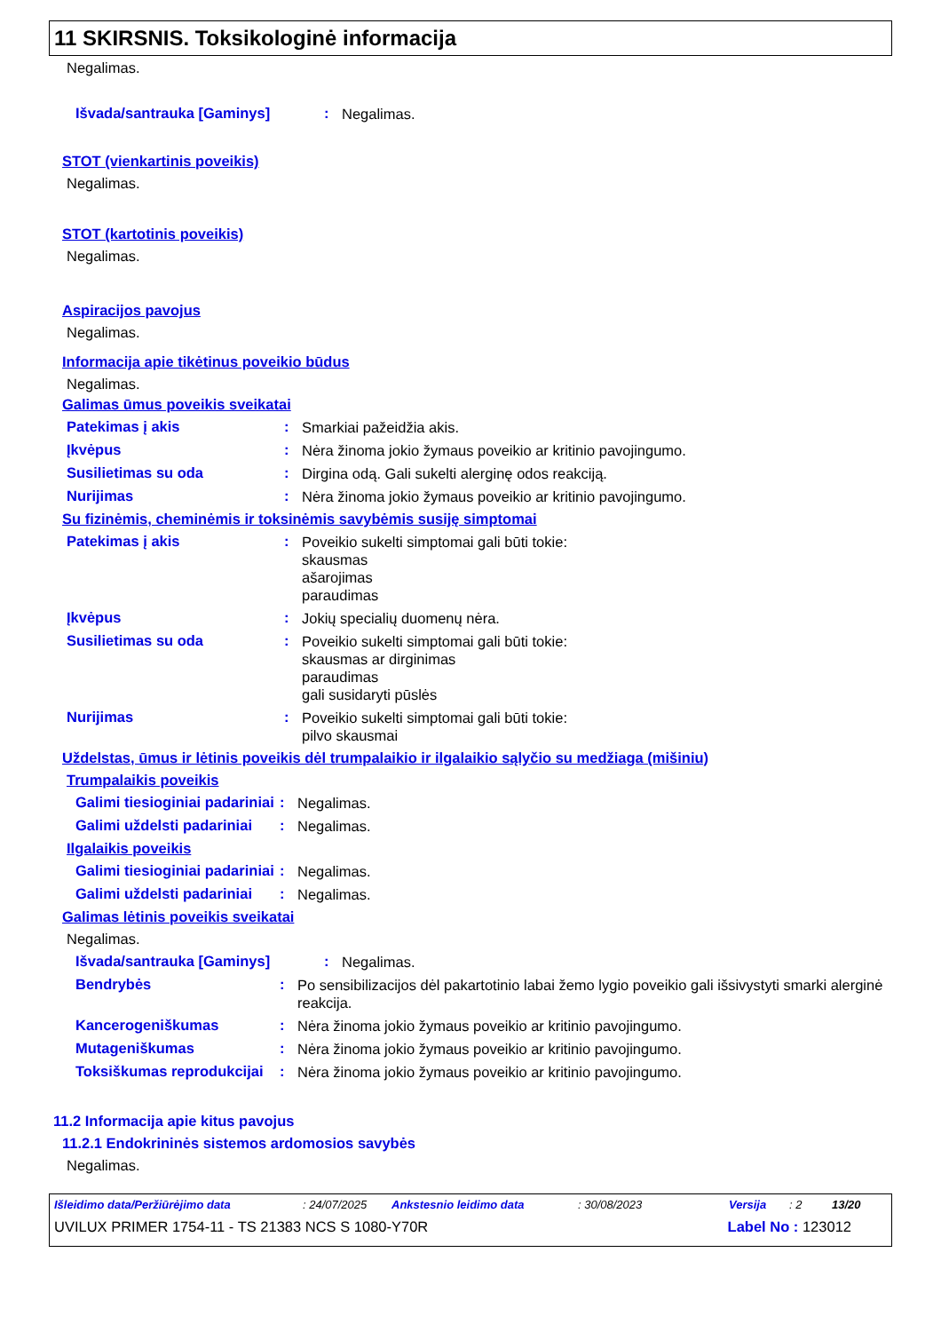11 SKIRSNIS. Toksikologinė informacija
Negalimas.
Išvada/santrauka [Gaminys]: Negalimas.
STOT (vienkartinis poveikis)
Negalimas.
STOT (kartotinis poveikis)
Negalimas.
Aspiracijos pavojus
Negalimas.
Informacija apie tikėtinus poveikio būdus
Negalimas.
Galimas ūmus poveikis sveikatai
Patekimas į akis: Smarkiai pažeidžia akis.
Įkvėpus: Nėra žinoma jokio žymaus poveikio ar kritinio pavojingumo.
Susilietimas su oda: Dirgina odą. Gali sukelti alerginę odos reakciją.
Nurijimas: Nėra žinoma jokio žymaus poveikio ar kritinio pavojingumo.
Su fizinėmis, cheminėmis ir toksinėmis savybėmis susiję simptomai
Patekimas į akis: Poveikio sukelti simptomai gali būti tokie:
skausmas
ašarojimas
paraudimas
Įkvėpus: Jokių specialių duomenų nėra.
Susilietimas su oda: Poveikio sukelti simptomai gali būti tokie:
skausmas ar dirginimas
paraudimas
gali susidaryti pūslės
Nurijimas: Poveikio sukelti simptomai gali būti tokie:
pilvo skausmai
Uždelstas, ūmus ir lėtinis poveikis dėl trumpalaikio ir ilgalaikio sąlyčio su medžiaga (mišiniu)
Trumpalaikis poveikis
Galimi tiesioginiai padariniai: Negalimas.
Galimi uždelsti padariniai: Negalimas.
Ilgalaikis poveikis
Galimi tiesioginiai padariniai: Negalimas.
Galimi uždelsti padariniai: Negalimas.
Galimas lėtinis poveikis sveikatai
Negalimas.
Išvada/santrauka [Gaminys]: Negalimas.
Bendrybės: Po sensibilizacijos dėl pakartotinio labai žemo lygio poveikio gali išsivystyti smarki alerginė reakcija.
Kancerogeniškumas: Nėra žinoma jokio žymaus poveikio ar kritinio pavojingumo.
Mutageniškumas: Nėra žinoma jokio žymaus poveikio ar kritinio pavojingumo.
Toksiškumas reprodukcijai: Nėra žinoma jokio žymaus poveikio ar kritinio pavojingumo.
11.2 Informacija apie kitus pavojus
11.2.1 Endokrininės sistemos ardomosios savybės
Negalimas.
Išleidimo data/Peržiūrėjimo data: 24/07/2025 Ankstesnio leidimo data: 30/08/2023 Versija: 2 13/20
UVILUX PRIMER 1754-11 - TS 21383 NCS S 1080-Y70R Label No : 123012